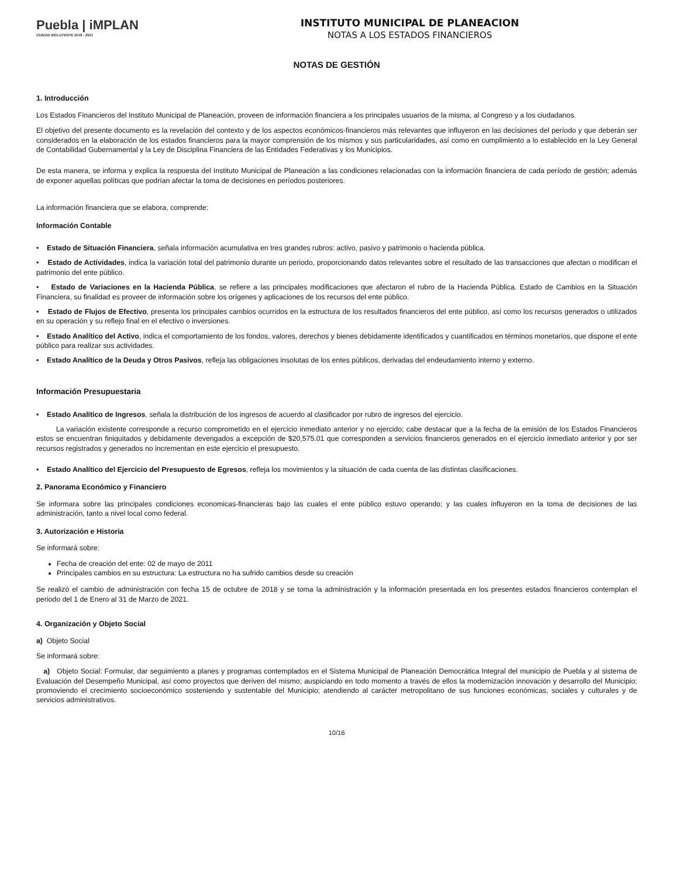Puebla | iMPLAN
CIUDAD INCLUYENTE 2018 - 2021
INSTITUTO MUNICIPAL DE PLANEACION
NOTAS A LOS ESTADOS FINANCIEROS
NOTAS DE GESTIÓN
1. Introducción
Los Estados Financieros del Instituto Municipal de Planeación, proveen de información financiera a los principales usuarios de la misma, al Congreso y a los ciudadanos.
El objetivo del presente documento es la revelación del contexto y de los aspectos económicos-financieros más relevantes que influyeron en las decisiones del período y que deberán ser considerados en la elaboración de los estados financieros para la mayor comprensión de los mismos y sus particularidades, así como en cumplimiento a lo establecido en la Ley General de Contabilidad Gubernamental y la Ley de Disciplina Financiera de las Entidades Federativas y los Municipios.
De esta manera, se informa y explica la respuesta del Instituto Municipal de Planeación a las condiciones relacionadas con la información financiera de cada período de gestión; además de exponer aquellas políticas que podrían afectar la toma de decisiones en períodos posteriores.
La información financiera que se elabora, comprende:
Información Contable
• Estado de Situación Financiera, señala información acumulativa en tres grandes rubros: activo, pasivo y patrimonio o hacienda pública.
• Estado de Actividades, indica la variación total del patrimonio durante un periodo, proporcionando datos relevantes sobre el resultado de las transacciones que afectan o modifican el patrimonio del ente público.
• Estado de Variaciones en la Hacienda Pública, se refiere a las principales modificaciones que afectaron el rubro de la Hacienda Pública. Estado de Cambios en la Situación Financiera, su finalidad es proveer de información sobre los orígenes y aplicaciones de los recursos del ente público.
• Estado de Flujos de Efectivo, presenta los principales cambios ocurridos en la estructura de los resultados financieros del ente público, así como los recursos generados o utilizados en su operación y su reflejo final en el efectivo o inversiones.
• Estado Analítico del Activo, indica el comportamiento de los fondos, valores, derechos y bienes debidamente identificados y cuantificados en términos monetarios, que dispone el ente público para realizar sus actividades.
• Estado Analítico de la Deuda y Otros Pasivos, refleja las obligaciones insolutas de los entes públicos, derivadas del endeudamiento interno y externo.
Información Presupuestaria
• Estado Analítico de Ingresos, señala la distribución de los ingresos de acuerdo al clasificador por rubro de ingresos del ejercicio.
La variación existente corresponde a recurso comprometido en el ejercicio inmediato anterior y no ejercido; cabe destacar que a la fecha de la emisión de los Estados Financieros estos se encuentran finiquitados y debidamente devengados a excepción de $20,575.01 que corresponden a servicios financieros generados en el ejercicio inmediato anterior y por ser recursos registrados y generados no incrementan en este ejercicio el presupuesto.
• Estado Analítico del Ejercicio del Presupuesto de Egresos, refleja los movimientos y la situación de cada cuenta de las distintas clasificaciones.
2. Panorama Económico y Financiero
Se informara sobre las principales condiciones economicas-financieras bajo las cuales el ente público estuvo operando; y las cuales influyeron en la toma de decisiones de las administración, tanto a nivel local como federal.
3. Autorización e Historia
Se informará sobre:
Fecha de creación del ente: 02 de mayo de 2011
Principales cambios en su estructura: La estructura no ha sufrido cambios desde su creación
Se realizó el cambio de administración con fecha 15 de octubre de 2018 y se toma la administración y la información presentada en los presentes estados financieros contemplan el periodo del 1 de Enero al 31 de Marzo de 2021.
4. Organización y Objeto Social
a) Objeto Social
Se informará sobre:
a) Objeto Social: Formular, dar seguimiento a planes y programas contemplados en el Sistema Municipal de Planeación Democrática Integral del municipio de Puebla y al sistema de Evaluación del Desempeño Municipal, así como proyectos que deriven del mismo; auspiciando en todo momento a través de ellos la modernización innovación y desarrollo del Municipio; promoviendo el crecimiento socioeconómico sosteniendo y sustentable del Municipio; atendiendo al carácter metropolitano de sus funciones económicas, sociales y culturales y de servicios administrativos.
10/16